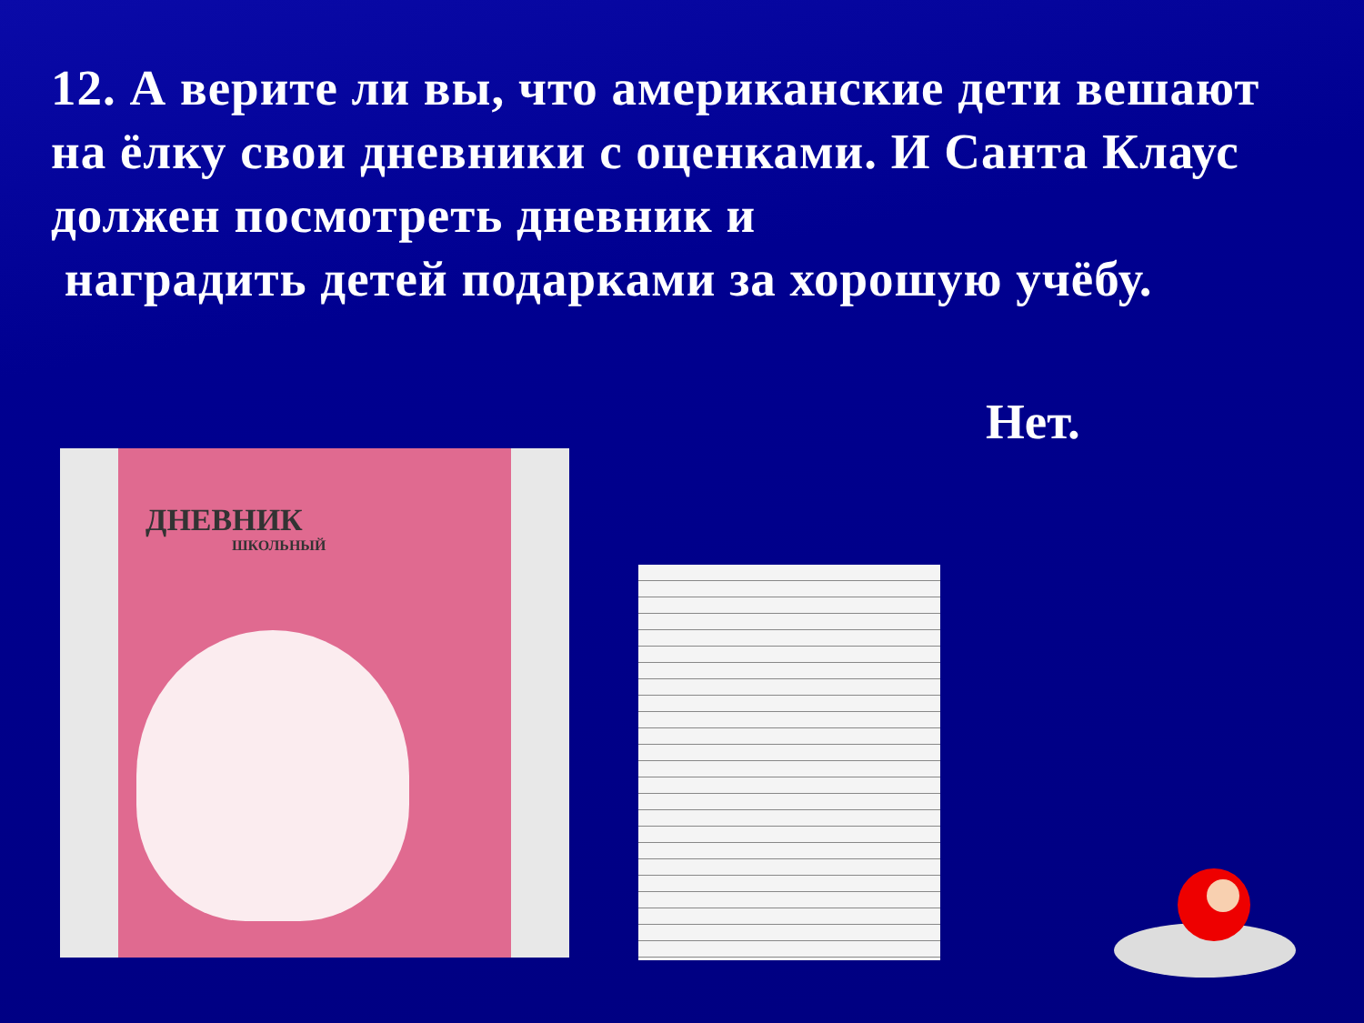12. А верите ли вы, что американские дети вешают на ёлку свои дневники с оценками. И Санта Клаус должен посмотреть дневник и
наградить детей подарками за хорошую учёбу.
Нет.
ДНЕВНИК
ШКОЛЬНЫЙ